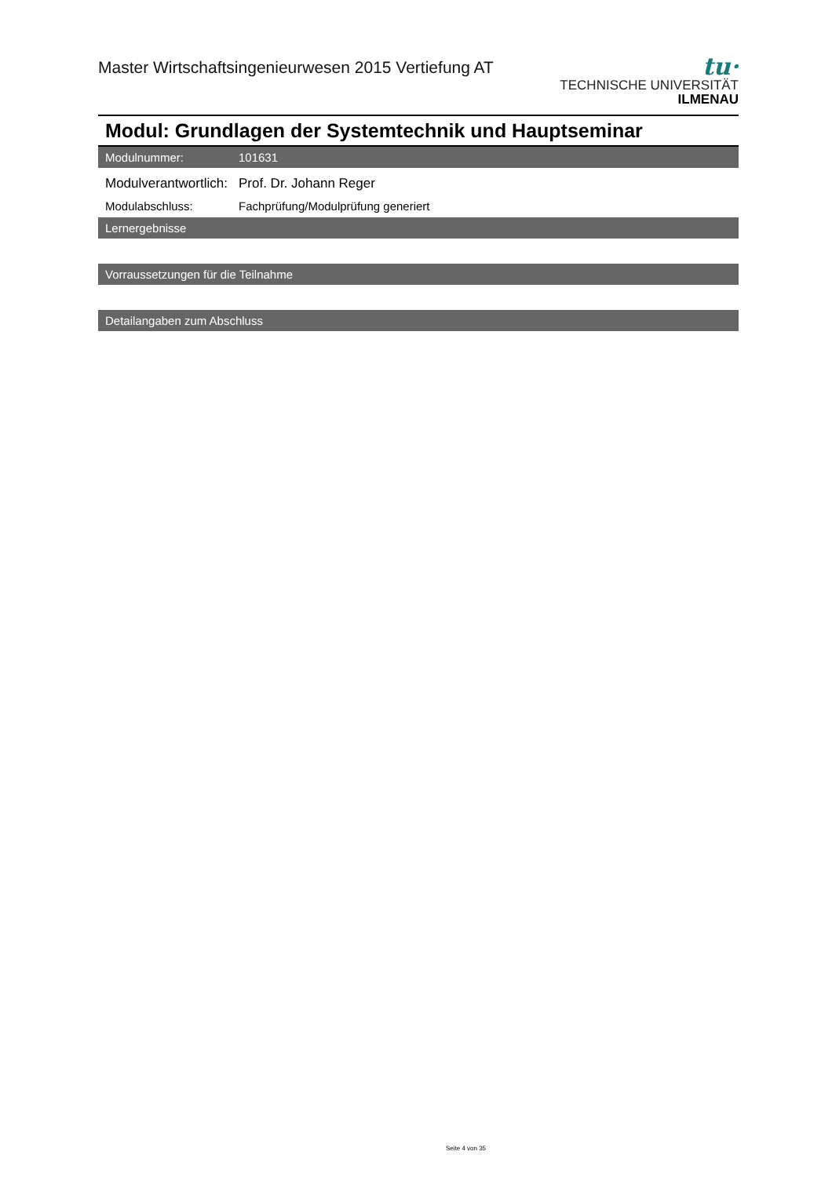Master Wirtschaftsingenieurwesen 2015 Vertiefung AT
tu·
TECHNISCHE UNIVERSITÄT
ILMENAU
Modul: Grundlagen der Systemtechnik und Hauptseminar
Modulnummer: 101631
Modulverantwortlich: Prof. Dr. Johann Reger
Modulabschluss: Fachprüfung/Modulprüfung generiert
Lernergebnisse
Vorraussetzungen für die Teilnahme
Detailangaben zum Abschluss
Seite 4 von 35